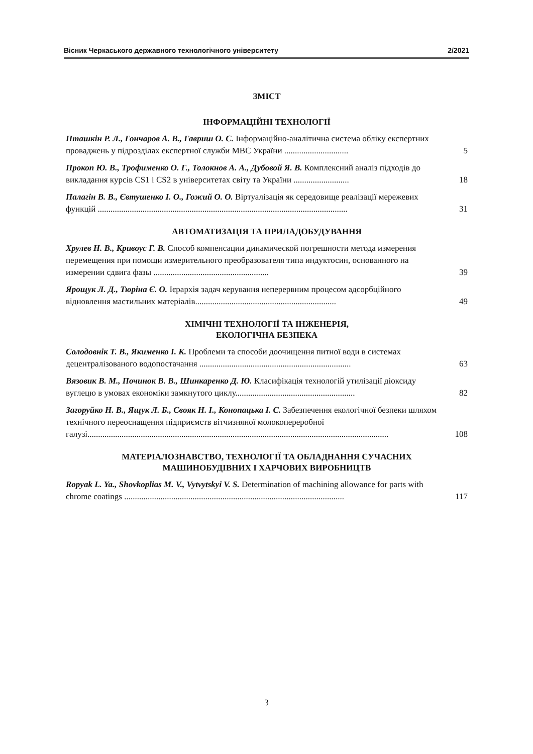Вісник Черкаського державного технологічного університету 2/2021
ЗМІСТ
ІНФОРМАЦІЙНІ ТЕХНОЛОГІЇ
Пташкін Р. Л., Гончаров А. В., Гавриш О. С. Інформаційно-аналітична система обліку експертних проваджень у підрозділах експертної служби МВС України ..............................
5
Прокоп Ю. В., Трофименко О. Г., Толокнов А. А., Дубовой Я. В. Комплексний аналіз підходів до викладання курсів CS1 і CS2 в університетах світу та України ..........................
18
Палагін В. В., Євтушенко І. О., Гожий О. О. Віртуалізація як середовище реалізації мережевих функцій .....................................................................................................................
31
АВТОМАТИЗАЦІЯ ТА ПРИЛАДОБУДУВАННЯ
Хрулев Н. В., Кривоус Г. В. Способ компенсации динамической погрешности метода измерения перемещения при помощи измерительного преобразователя типа индуктосин, основанного на измерении сдвига фазы ......................................................
39
Ярощук Л. Д., Тюріна Є. О. Ієрархія задач керування неперервним процесом адсорбційного відновлення мастильних матеріалів..................................................................
49
ХІМІЧНІ ТЕХНОЛОГІЇ ТА ІНЖЕНЕРІЯ,
ЕКОЛОГІЧНА БЕЗПЕКА
Солодовнік Т. В., Якименко І. К. Проблеми та способи доочищення питної води в системах децентралізованого водопостачання .......................................................................
63
Вязовик В. М., Починок В. В., Шинкаренко Д. Ю. Класифікація технологій утилізації діоксиду вуглецю в умовах економіки замкнутого циклу........................................................
82
Загоруйко Н. В., Ящук Л. Б., Свояк Н. І., Конопацька І. С. Забезпечення екологічної безпеки шляхом технічного переоснащення підприємств вітчизняної молокопереробної галузі.............................................................................................................................................
108
МАТЕРІАЛОЗНАВСТВО, ТЕХНОЛОГІЇ ТА ОБЛАДНАННЯ СУЧАСНИХ
МАШИНОБУДІВНИХ І ХАРЧОВИХ ВИРОБНИЦТВ
Ropyak L. Ya., Shovkoplias M. V., Vytvytskyi V. S. Determination of machining allowance for parts with chrome coatings .......................................................................................................
117
3